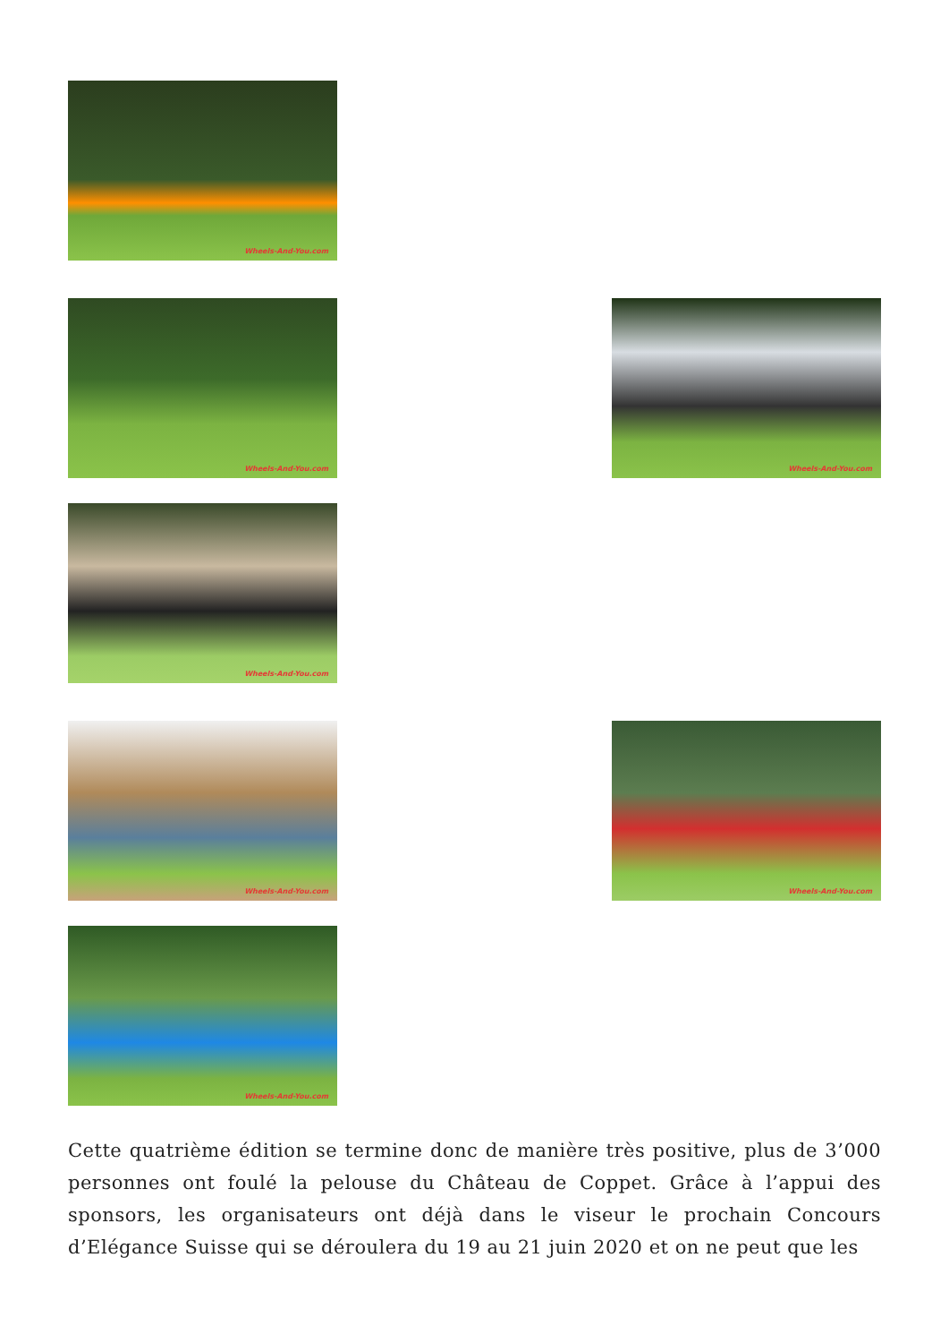Wheels-And-You.com
Wheels-And-You.com
Wheels-And-You.com
Wheels-And-You.com
Wheels-And-You.com
Wheels-And-You.com
Wheels-And-You.com
Cette quatrième édition se termine donc de manière très positive, plus de 3’000 personnes ont foulé la pelouse du Château de Coppet. Grâce à l’appui des sponsors, les organisateurs ont déjà dans le viseur le prochain Concours d’Elégance Suisse qui se déroulera du 19 au 21 juin 2020 et on ne peut que les